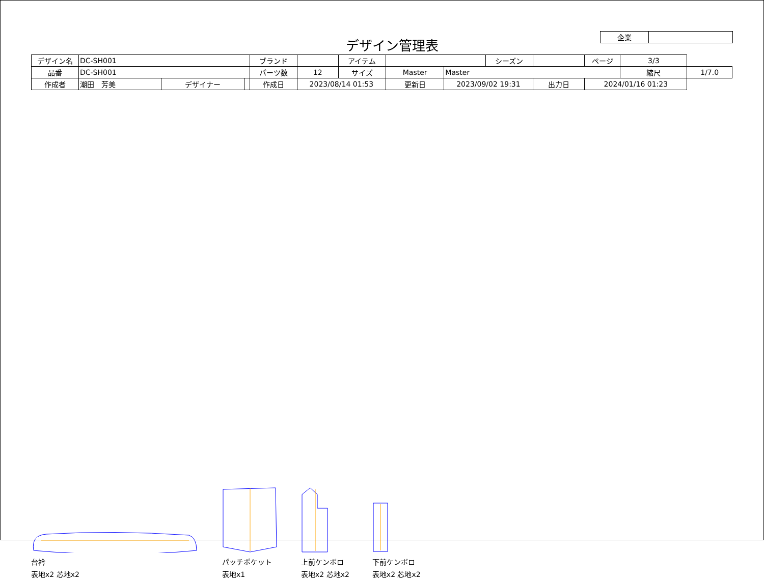デザイン管理表
| 企業 | |
| デザイン名 | DC-SH001 | | | ブランド | | アイテム | | | シーズン | | | ページ | 3/3 | |
| 品番 | DC-SH001 | | | パーツ数 | 12 | サイズ | Master | Master | | | | | 縮尺 | 1/7.0 |
| 作成者 | 潮田 芳美 | デザイナー | | 作成日 | 2023/08/14 01:53 | | 更新日 | 2023/09/02 19:31 | | 出力日 | 2024/01/16 01:23 | | | |
台衿
表地x2 芯地x2
パッチポケット
表地x1
上前ケンボロ
表地x2 芯地x2
下前ケンボロ
表地x2 芯地x2